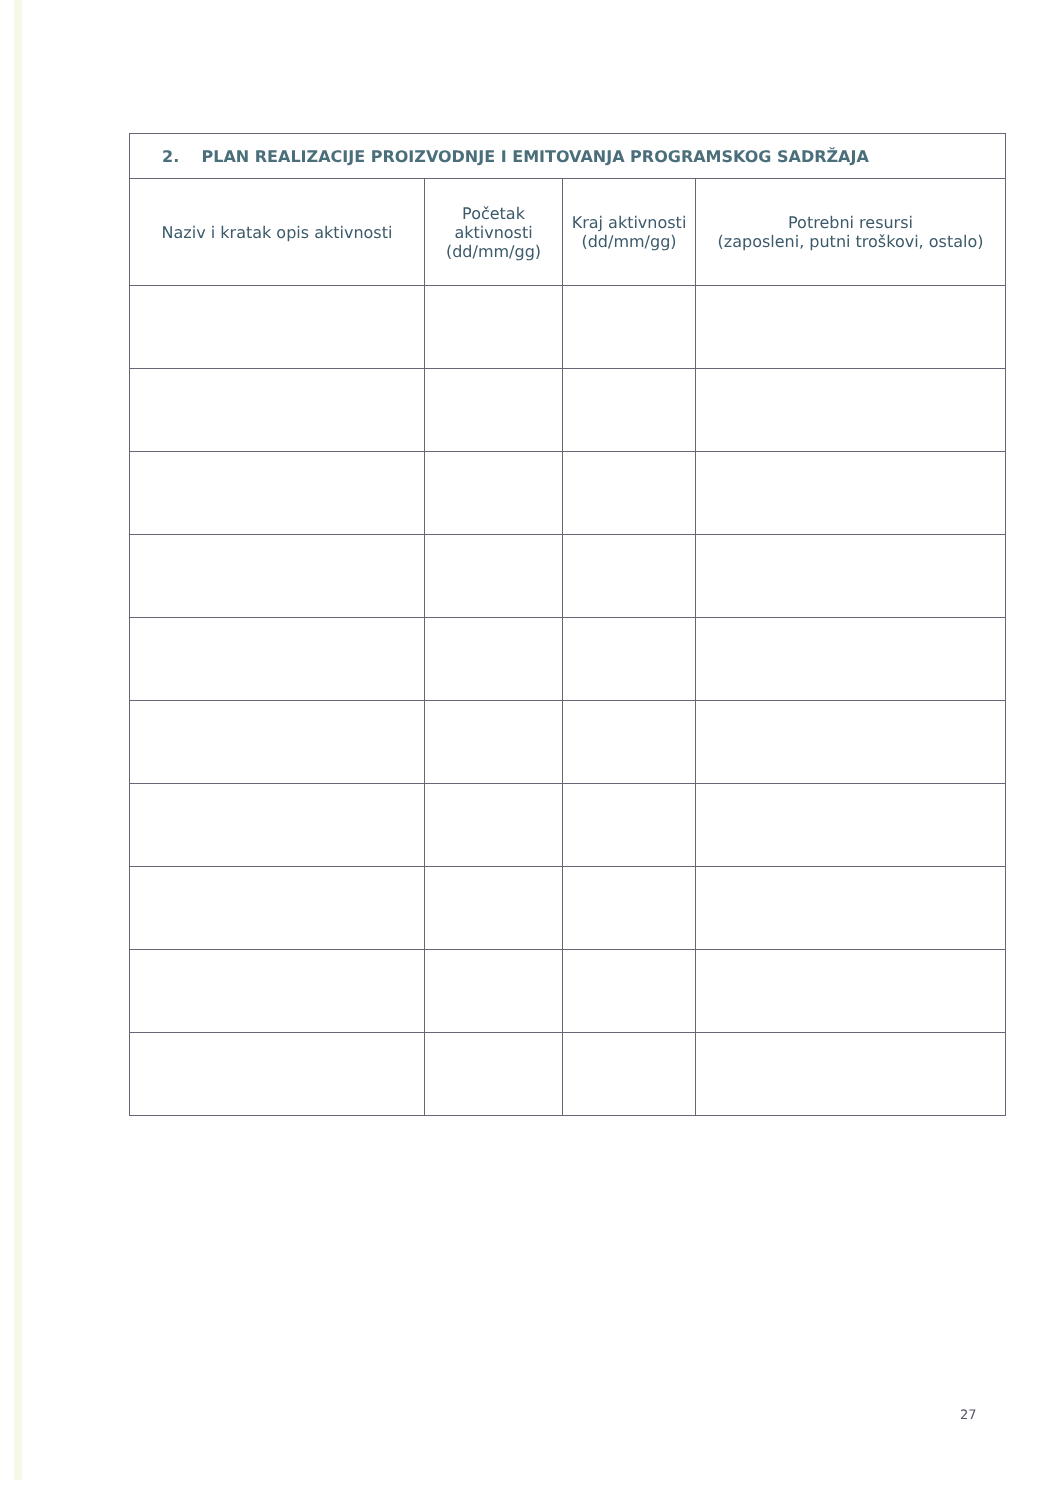| 2. PLAN REALIZACIJE PROIZVODNJE I EMITOVANJA PROGRAMSKOG SADRŽAJA | | | |
| Naziv i kratak opis aktivnosti | Početak aktivnosti (dd/mm/gg) | Kraj aktivnosti (dd/mm/gg) | Potrebni resursi (zaposleni, putni troškovi, ostalo) |
27